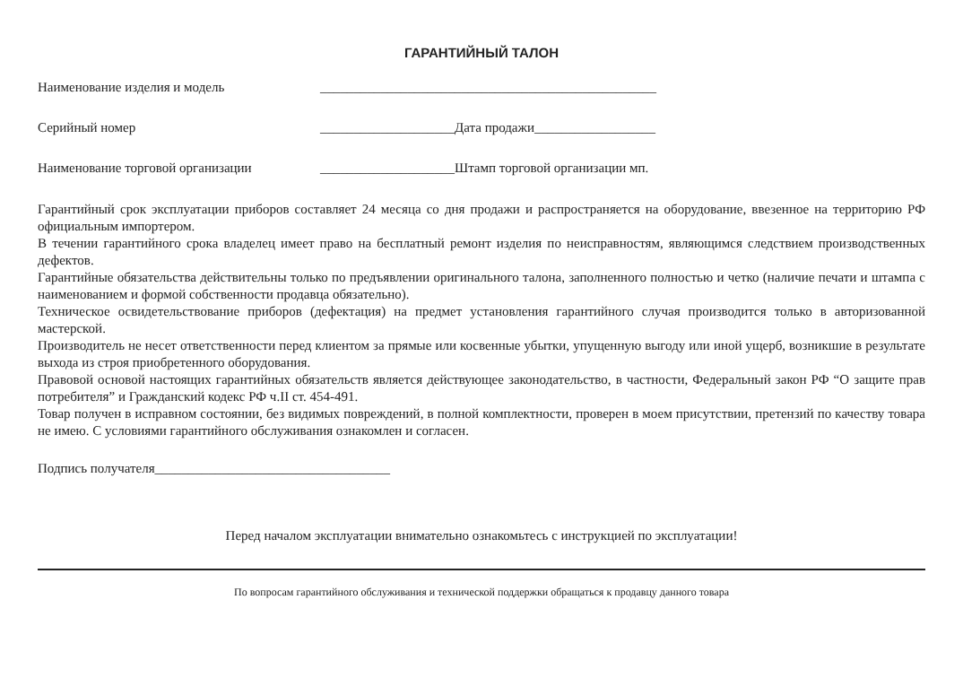ГАРАНТИЙНЫЙ ТАЛОН
Наименование изделия и модель __________________________________________________
Серийный номер ____________________Дата продажи__________________
Наименование торговой организации ____________________Штамп торговой организации мп.
Гарантийный срок эксплуатации приборов составляет 24 месяца со дня продажи и распространяется на оборудование, ввезенное на территорию РФ официальным импортером.
В течении гарантийного срока владелец имеет право на бесплатный ремонт изделия по неисправностям, являющимся следствием производственных дефектов.
Гарантийные обязательства действительны только по предъявлении оригинального талона, заполненного полностью и четко (наличие печати и штампа с наименованием и формой собственности продавца обязательно).
Техническое освидетельствование приборов (дефектация) на предмет установления гарантийного случая производится только в авторизованной мастерской.
Производитель не несет ответственности перед клиентом за прямые или косвенные убытки, упущенную выгоду или иной ущерб, возникшие в результате выхода из строя приобретенного оборудования.
Правовой основой настоящих гарантийных обязательств является действующее законодательство, в частности, Федеральный закон РФ “О защите прав потребителя” и Гражданский кодекс РФ ч.II ст. 454-491.
Товар получен в исправном состоянии, без видимых повреждений, в полной комплектности, проверен в моем присутствии, претензий по качеству товара не имею. С условиями гарантийного обслуживания ознакомлен и согласен.
Подпись получателя___________________________________
Перед началом эксплуатации внимательно ознакомьтесь с инструкцией по эксплуатации!
По вопросам гарантийного обслуживания и технической поддержки обращаться к продавцу данного товара